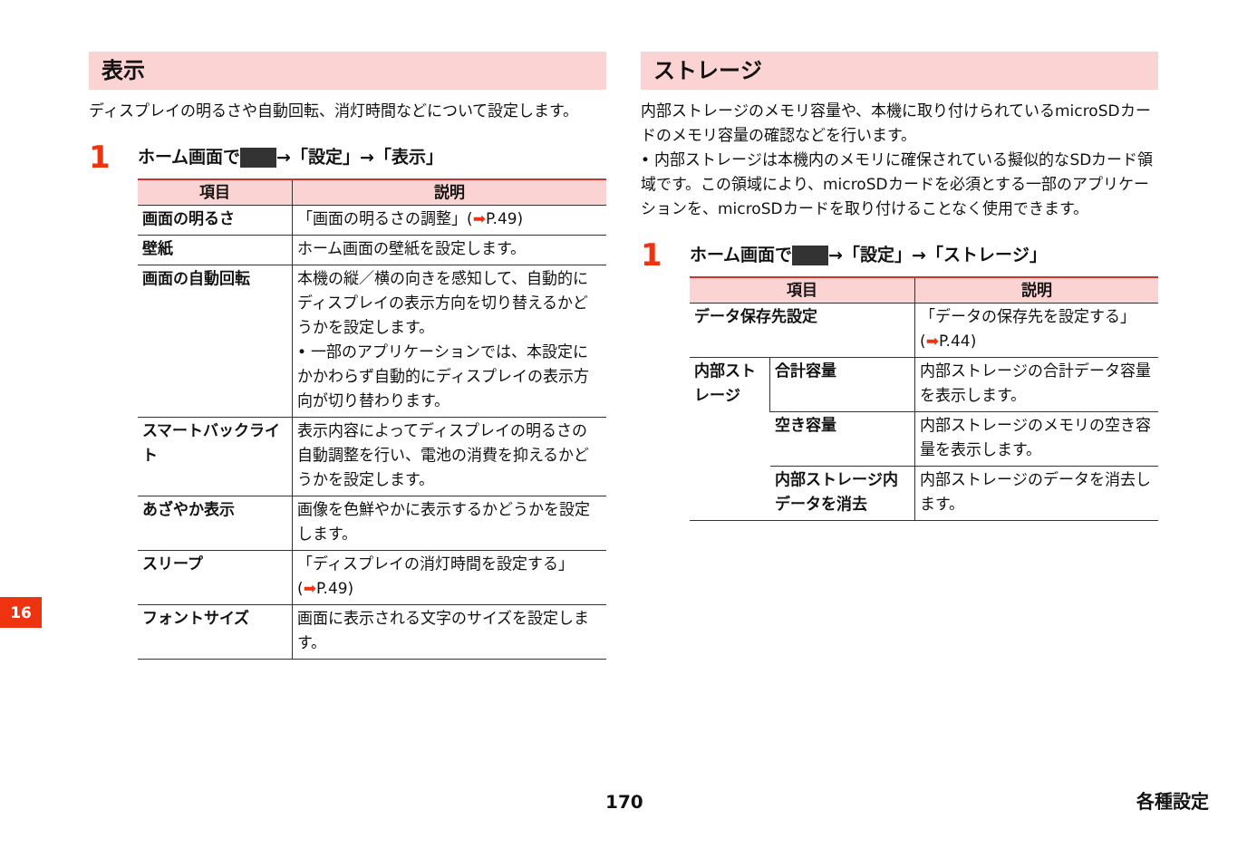表示
ディスプレイの明るさや自動回転、消灯時間などについて設定します。
1 ホーム画面で →「設定」→「表示」
| 項目 | 説明 |
| --- | --- |
| 画面の明るさ | 「画面の明るさの調整」( ➡ P.49) |
| 壁紙 | ホーム画面の壁紙を設定します。 |
| 画面の自動回転 | 本機の縦／横の向きを感知して、自動的にディスプレイの表示方向を切り替えるかどうかを設定します。 • 一部のアプリケーションでは、本設定にかかわらず自動的にディスプレイの表示方向が切り替わります。 |
| スマートバックライト | 表示内容によってディスプレイの明るさの自動調整を行い、電池の消費を抑えるかどうかを設定します。 |
| あざやか表示 | 画像を色鮮やかに表示するかどうかを設定します。 |
| スリープ | 「ディスプレイの消灯時間を設定する」( ➡ P.49) |
| フォントサイズ | 画面に表示される文字のサイズを設定します。 |
ストレージ
内部ストレージのメモリ容量や、本機に取り付けられているmicroSDカードのメモリ容量の確認などを行います。
• 内部ストレージは本機内のメモリに確保されている擬似的なSDカード領域です。この領域により、microSDカードを必須とする一部のアプリケーションを、microSDカードを取り付けることなく使用できます。
1 ホーム画面で →「設定」→「ストレージ」
| 項目 | | 説明 |
| --- | --- | --- |
| データ保存先設定 | | 「データの保存先を設定する」( ➡ P.44) |
| 内部ストレージ | 合計容量 | 内部ストレージの合計データ容量を表示します。 |
| | 空き容量 | 内部ストレージのメモリの空き容量を表示します。 |
| | 内部ストレージ内データを消去 | 内部ストレージのデータを消去します。 |
16
170 各種設定